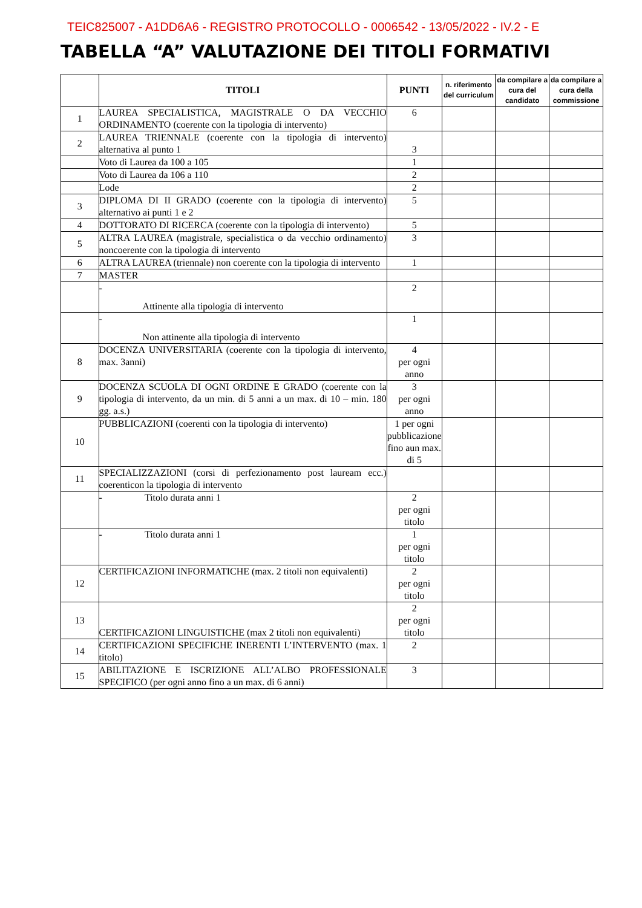TEIC825007 - A1DD6A6 - REGISTRO PROTOCOLLO - 0006542 - 13/05/2022 - IV.2 - E
TABELLA “A” VALUTAZIONE DEI TITOLI FORMATIVI
| | TITOLI | PUNTI | n. riferimento del curriculum | da compilare a cura del candidato | da compilare a cura della commissione |
| --- | --- | --- | --- | --- | --- |
| 1 | LAUREA SPECIALISTICA, MAGISTRALE O DA VECCHIO ORDINAMENTO (coerente con la tipologia di intervento) | 6 | | | |
| 2 | LAUREA TRIENNALE (coerente con la tipologia di intervento) alternativa al punto 1 | 3 | | | |
| | Voto di Laurea da 100 a 105 | 1 | | | |
| | Voto di Laurea da 106 a 110 | 2 | | | |
| | Lode | 2 | | | |
| 3 | DIPLOMA DI II GRADO (coerente con la tipologia di intervento) alternativo ai punti 1 e 2 | 5 | | | |
| 4 | DOTTORATO DI RICERCA (coerente con la tipologia di intervento) | 5 | | | |
| 5 | ALTRA LAUREA (magistrale, specialistica o da vecchio ordinamento) noncoerente con la tipologia di intervento | 3 | | | |
| 6 | ALTRA LAUREA (triennale) non coerente con la tipologia di intervento | 1 | | | |
| 7 | MASTER | | | | |
| | - Attinente alla tipologia di intervento | 2 | | | |
| | - Non attinente alla tipologia di intervento | 1 | | | |
| 8 | DOCENZA UNIVERSITARIA (coerente con la tipologia di intervento, max. 3anni) | 4 per ogni anno | | | |
| 9 | DOCENZA SCUOLA DI OGNI ORDINE E GRADO (coerente con la tipologia di intervento, da un min. di 5 anni a un max. di 10 – min. 180 gg. a.s.) | 3 per ogni anno | | | |
| 10 | PUBBLICAZIONI (coerenti con la tipologia di intervento) | 1 per ogni pubblicazione fino aun max. di 5 | | | |
| 11 | SPECIALIZZAZIONI (corsi di perfezionamento post lauream ecc.) coerenticon la tipologia di intervento | | | | |
| | - Titolo durata anni 1 | 2 per ogni titolo | | | |
| | - Titolo durata anni 1 | 1 per ogni titolo | | | |
| 12 | CERTIFICAZIONI INFORMATICHE (max. 2 titoli non equivalenti) | 2 per ogni titolo | | | |
| 13 | CERTIFICAZIONI LINGUISTICHE (max 2 titoli non equivalenti) | 2 per ogni titolo | | | |
| 14 | CERTIFICAZIONI SPECIFICHE INERENTI L’INTERVENTO (max. 1 titolo) | 2 | | | |
| 15 | ABILITAZIONE E ISCRIZIONE ALL’ALBO PROFESSIONALE SPECIFICO (per ogni anno fino a un max. di 6 anni) | 3 | | | |